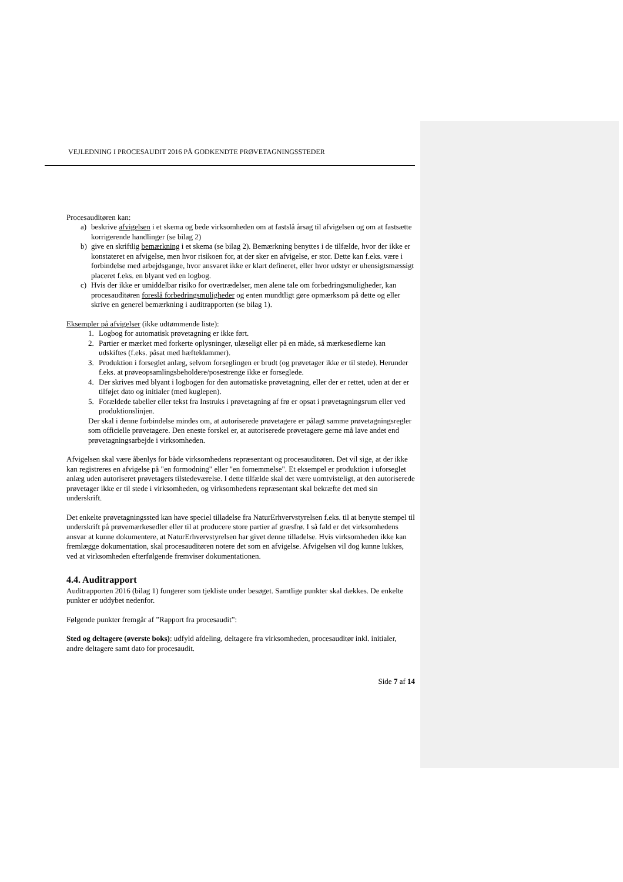VEJLEDNING I PROCESAUDIT 2016 PÅ GODKENDTE PRØVETAGNINGSSTEDER
Procesauditøren kan:
a) beskrive afvigelsen i et skema og bede virksomheden om at fastslå årsag til afvigelsen og om at fastsætte korrigerende handlinger (se bilag 2)
b) give en skriftlig bemærkning i et skema (se bilag 2). Bemærkning benyttes i de tilfælde, hvor der ikke er konstateret en afvigelse, men hvor risikoen for, at der sker en afvigelse, er stor. Dette kan f.eks. være i forbindelse med arbejdsgange, hvor ansvaret ikke er klart defineret, eller hvor udstyr er uhensigtsmæssigt placeret f.eks. en blyant ved en logbog.
c) Hvis der ikke er umiddelbar risiko for overtrædelser, men alene tale om forbedringsmuligheder, kan procesauditøren foreslå forbedringsmuligheder og enten mundtligt gøre opmærksom på dette og eller skrive en generel bemærkning i auditrapporten (se bilag 1).
Eksempler på afvigelser (ikke udtømmende liste):
1. Logbog for automatisk prøvetagning er ikke ført.
2. Partier er mærket med forkerte oplysninger, ulæseligt eller på en måde, så mærkesedlerne kan udskiftes (f.eks. påsat med hæfteklammer).
3. Produktion i forseglet anlæg, selvom forseglingen er brudt (og prøvetager ikke er til stede). Herunder f.eks. at prøveopsamlingsbeholdere/posestrenge ikke er forseglede.
4. Der skrives med blyant i logbogen for den automatiske prøvetagning, eller der er rettet, uden at der er tilføjet dato og initialer (med kuglepen).
5. Forældede tabeller eller tekst fra Instruks i prøvetagning af frø er opsat i prøvetagningsrum eller ved produktionslinjen.
Der skal i denne forbindelse mindes om, at autoriserede prøvetagere er pålagt samme prøvetagningsregler som officielle prøvetagere. Den eneste forskel er, at autoriserede prøvetagere gerne må lave andet end prøvetagningsarbejde i virksomheden.
Afvigelsen skal være åbenlys for både virksomhedens repræsentant og procesauditøren. Det vil sige, at der ikke kan registreres en afvigelse på "en formodning" eller "en fornemmelse". Et eksempel er produktion i uforseglet anlæg uden autoriseret prøvetagers tilstedeværelse. I dette tilfælde skal det være uomtvisteligt, at den autoriserede prøvetager ikke er til stede i virksomheden, og virksomhedens repræsentant skal bekræfte det med sin underskrift.
Det enkelte prøvetagningssted kan have speciel tilladelse fra NaturErhvervstyrelsen f.eks. til at benytte stempel til underskrift på prøvemærkesedler eller til at producere store partier af græsfrø. I så fald er det virksomhedens ansvar at kunne dokumentere, at NaturErhvervstyrelsen har givet denne tilladelse. Hvis virksomheden ikke kan fremlægge dokumentation, skal procesauditøren notere det som en afvigelse. Afvigelsen vil dog kunne lukkes, ved at virksomheden efterfølgende fremviser dokumentationen.
4.4. Auditrapport
Auditrapporten 2016 (bilag 1) fungerer som tjekliste under besøget. Samtlige punkter skal dækkes. De enkelte punkter er uddybet nedenfor.
Følgende punkter fremgår af ”Rapport fra procesaudit”:
Sted og deltagere (øverste boks): udfyld afdeling, deltagere fra virksomheden, procesauditør inkl. initialer, andre deltagere samt dato for procesaudit.
Side 7 af 14